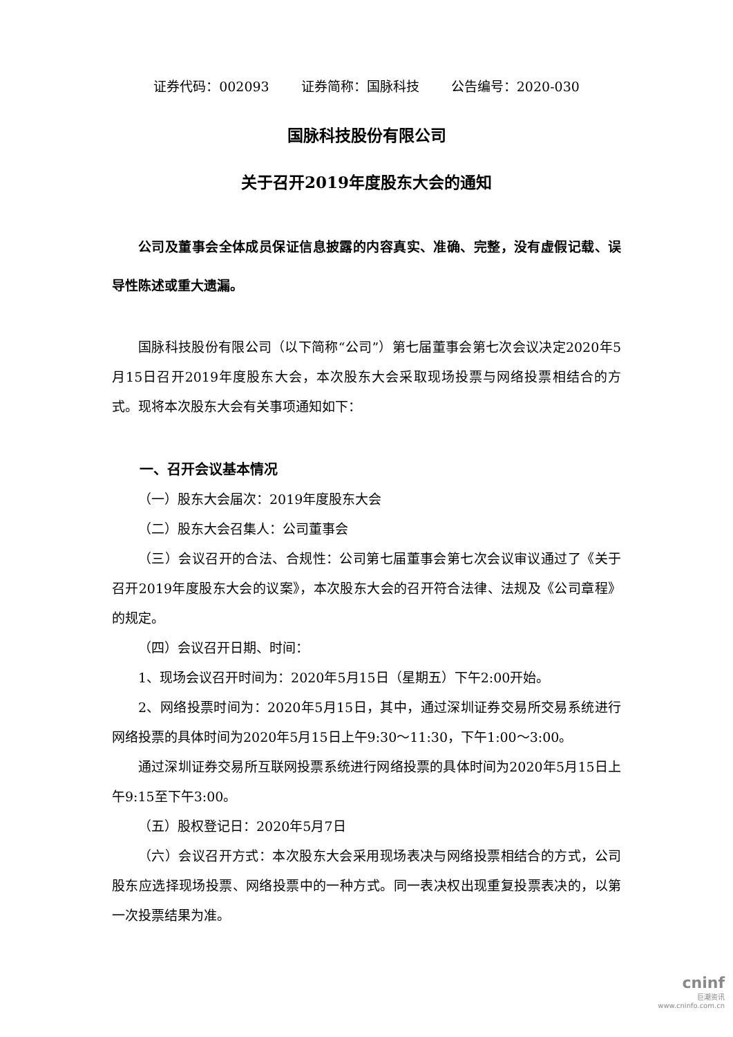证券代码：002093 证券简称：国脉科技 公告编号：2020-030
国脉科技股份有限公司
关于召开2019年度股东大会的通知
公司及董事会全体成员保证信息披露的内容真实、准确、完整，没有虚假记载、误导性陈述或重大遗漏。
国脉科技股份有限公司（以下简称“公司”）第七届董事会第七次会议决定2020年5月15日召开2019年度股东大会，本次股东大会采取现场投票与网络投票相结合的方式。现将本次股东大会有关事项通知如下：
一、召开会议基本情况
（一）股东大会届次：2019年度股东大会
（二）股东大会召集人：公司董事会
（三）会议召开的合法、合规性：公司第七届董事会第七次会议审议通过了《关于召开2019年度股东大会的议案》，本次股东大会的召开符合法律、法规及《公司章程》的规定。
（四）会议召开日期、时间：
1、现场会议召开时间为：2020年5月15日（星期五）下午2:00开始。
2、网络投票时间为：2020年5月15日，其中，通过深圳证券交易所交易系统进行网络投票的具体时间为2020年5月15日上午9:30～11:30，下午1:00～3:00。
通过深圳证券交易所互联网投票系统进行网络投票的具体时间为2020年5月15日上午9:15至下午3:00。
（五）股权登记日：2020年5月7日
（六）会议召开方式：本次股东大会采用现场表决与网络投票相结合的方式，公司股东应选择现场投票、网络投票中的一种方式。同一表决权出现重复投票表决的，以第一次投票结果为准。
cninf
巨潮资讯
www.cninfo.com.cn